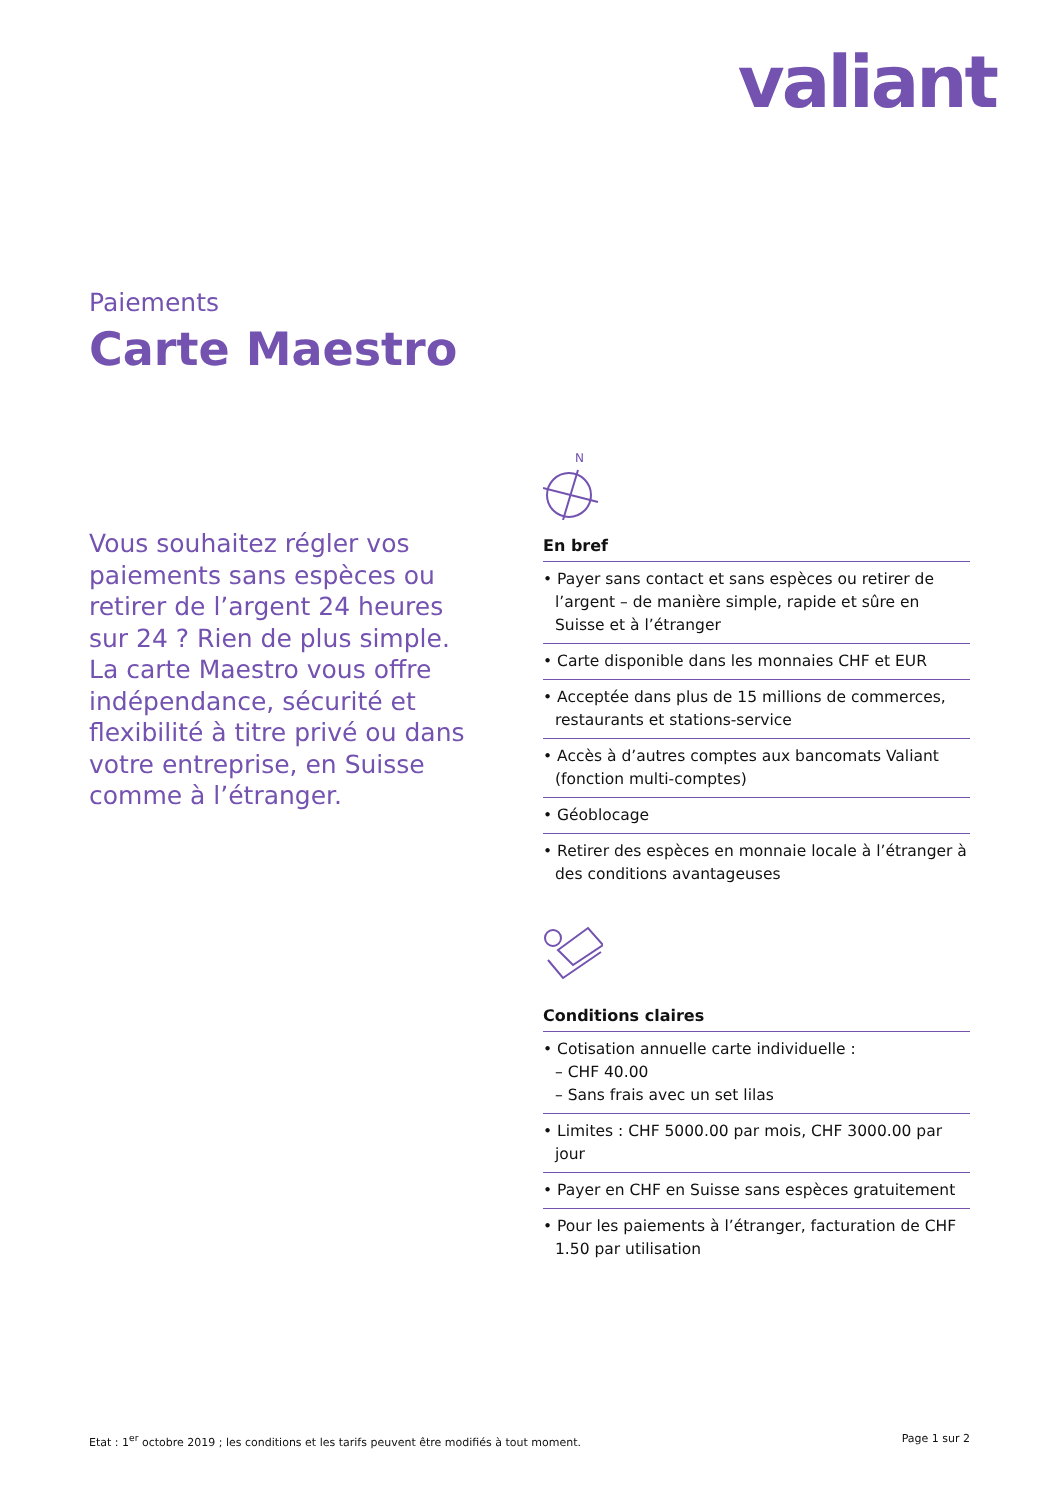valiant
Paiements
Carte Maestro
Vous souhaitez régler vos paiements sans espèces ou retirer de l’argent 24 heures sur 24 ? Rien de plus simple. La carte Maestro vous offre indépendance, sécurité et flexibilité à titre privé ou dans votre entreprise, en Suisse comme à l’étranger.
N
En bref
• Payer sans contact et sans espèces ou retirer de l’argent – de manière simple, rapide et sûre en Suisse et à l’étranger
• Carte disponible dans les monnaies CHF et EUR
• Acceptée dans plus de 15 millions de commerces, restaurants et stations-service
• Accès à d’autres comptes aux bancomats Valiant (fonction multi-comptes)
• Géoblocage
• Retirer des espèces en monnaie locale à l’étranger à des conditions avantageuses
Conditions claires
• Cotisation annuelle carte individuelle :
– CHF 40.00
– Sans frais avec un set lilas
• Limites : CHF 5000.00 par mois, CHF 3000.00 par jour
• Payer en CHF en Suisse sans espèces gratuitement
• Pour les paiements à l’étranger, facturation de CHF 1.50 par utilisation
Etat : 1<sup>er</sup> octobre 2019 ; les conditions et les tarifs peuvent être modifiés à tout moment. Page 1 sur 2